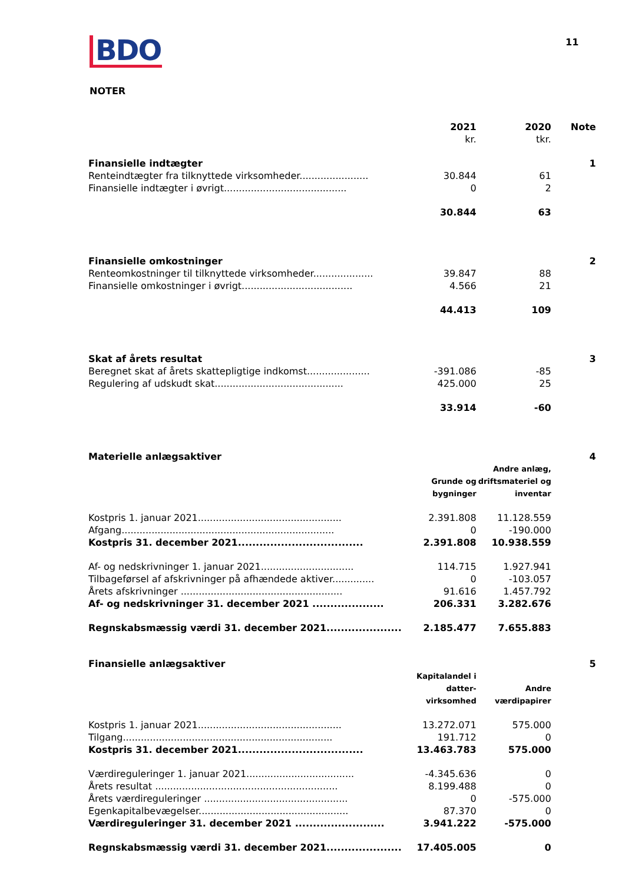BDO 11
NOTER
| | 2021 | 2020 | Note |
| | kr. | tkr. | |
| Finansielle indtægter | | | 1 |
| Renteindtægter fra tilknyttede virksomheder....................... | 30.844 | 61 | |
| Finansielle indtægter i øvrigt......................................... | 0 | 2 | |
| | 30.844 | 63 | |
| Finansielle omkostninger | | | 2 |
| Renteomkostninger til tilknyttede virksomheder.................... | 39.847 | 88 | |
| Finansielle omkostninger i øvrigt..................................... | 4.566 | 21 | |
| | 44.413 | 109 | |
| Skat af årets resultat | | | 3 |
| Beregnet skat af årets skattepligtige indkomst..................... | -391.086 | -85 | |
| Regulering af udskudt skat........................................... | 425.000 | 25 | |
| | 33.914 | -60 | |
| Materielle anlægsaktiver | | | 4 |
| | | Andre anlæg, | |
| | Grunde og | driftsmateriel og | |
| | bygninger | inventar | |
| Kostpris 1. januar 2021................................................ | 2.391.808 | 11.128.559 | |
| Afgang....................................................................... | 0 | -190.000 | |
| Kostpris 31. december 2021................................... | 2.391.808 | 10.938.559 | |
| Af- og nedskrivninger 1. januar 2021............................... | 114.715 | 1.927.941 | |
| Tilbageførsel af afskrivninger på afhændede aktiver.............. | 0 | -103.057 | |
| Årets afskrivninger ...................................................... | 91.616 | 1.457.792 | |
| Af- og nedskrivninger 31. december 2021 .................... | 206.331 | 3.282.676 | |
| Regnskabsmæssig værdi 31. december 2021..................... | 2.185.477 | 7.655.883 | |
| Finansielle anlægsaktiver | | | 5 |
| | Kapitalandel i | | |
| | datter- | Andre | |
| | virksomhed | værdipapirer | |
| Kostpris 1. januar 2021................................................ | 13.272.071 | 575.000 | |
| Tilgang...................................................................... | 191.712 | 0 | |
| Kostpris 31. december 2021................................... | 13.463.783 | 575.000 | |
| Værdireguleringer 1. januar 2021.................................... | -4.345.636 | 0 | |
| Årets resultat ............................................................. | 8.199.488 | 0 | |
| Årets værdireguleringer ................................................ | 0 | -575.000 | |
| Egenkapitalbevægelser.................................................. | 87.370 | 0 | |
| Værdireguleringer 31. december 2021 ......................... | 3.941.222 | -575.000 | |
| Regnskabsmæssig værdi 31. december 2021..................... | 17.405.005 | 0 | |